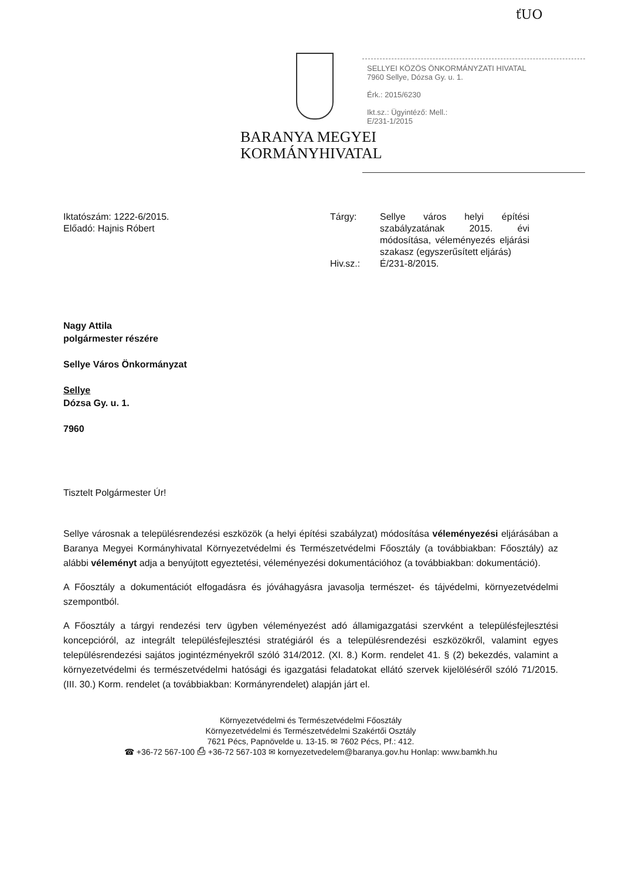ťUO
BARANYA MEGYEI
KORMÁNYHIVATAL
SELLYEI KÖZÖS ÖNKORMÁNYZATI HIVATAL
7960 Sellye, Dózsa Gy. u. 1.
Érk.: 2015/6230
Ikt.sz.: Ügyintéző: Mell.:
E/231-1/2015
Iktatószám: 1222-6/2015.
Előadó: Hajnis Róbert
| Tárgy: | Sellye város helyi építési szabályzatának 2015. évi módosítása, véleményezés eljárási szakasz (egyszerűsített eljárás) |
| Hiv.sz.: | É/231-8/2015. |
Nagy Attila
polgármester részére
Sellye Város Önkormányzat
Sellye
Dózsa Gy. u. 1.
7960
Tisztelt Polgármester Úr!
Sellye városnak a településrendezési eszközök (a helyi építési szabályzat) módosítása véleményezési eljárásában a Baranya Megyei Kormányhivatal Környezetvédelmi és Természetvédelmi Főosztály (a továbbiakban: Főosztály) az alábbi véleményt adja a benyújtott egyeztetési, véleményezési dokumentációhoz (a továbbiakban: dokumentáció).
A Főosztály a dokumentációt elfogadásra és jóváhagyásra javasolja természet- és tájvédelmi, környezetvédelmi szempontból.
A Főosztály a tárgyi rendezési terv ügyben véleményezést adó államigazgatási szervként a településfejlesztési koncepcióról, az integrált településfejlesztési stratégiáról és a településrendezési eszközökről, valamint egyes településrendezési sajátos jogintézményekről szóló 314/2012. (XI. 8.) Korm. rendelet 41. § (2) bekezdés, valamint a környezetvédelmi és természetvédelmi hatósági és igazgatási feladatokat ellátó szervek kijelöléséről szóló 71/2015. (III. 30.) Korm. rendelet (a továbbiakban: Kormányrendelet) alapján járt el.
Környezetvédelmi és Természetvédelmi Főosztály
Környezetvédelmi és Természetvédelmi Szakértői Osztály
7621 Pécs, Papnövelde u. 13-15. ✉ 7602 Pécs, Pf.: 412.
☎ +36-72 567-100 ⎙ +36-72 567-103 ✉ kornyezetvedelem@baranya.gov.hu Honlap: www.bamkh.hu